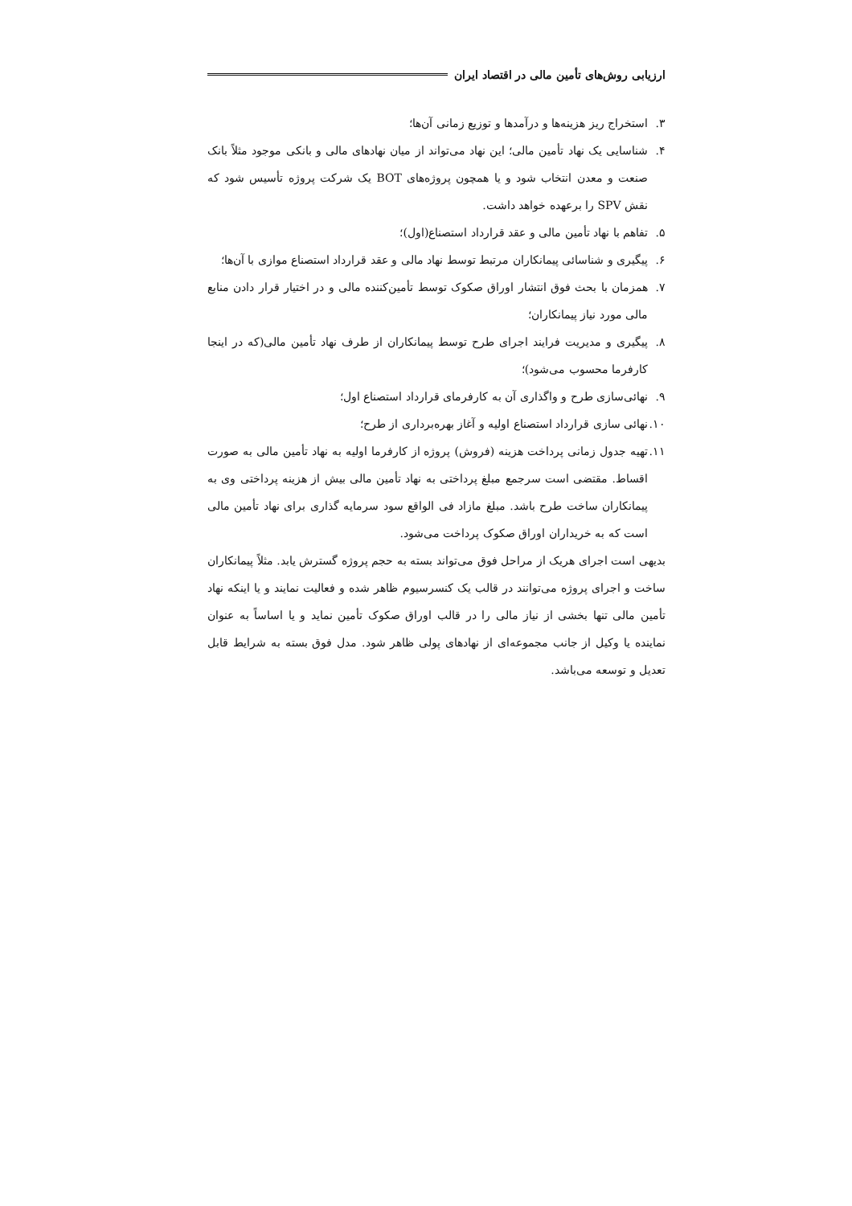ارزیابی روش‌های تأمین مالی در اقتصاد ایران
۳. استخراج ریز هزینه‌ها و درآمدها و توزیع زمانی آن‌ها؛
۴. شناسایی یک نهاد تأمین مالی؛ این نهاد می‌تواند از میان نهادهای مالی و بانکی موجود مثلاً بانک صنعت و معدن انتخاب شود و یا همچون پروژه‌های BOT یک شرکت پروژه تأسیس شود که نقش SPV را برعهده خواهد داشت.
۵. تفاهم با نهاد تأمین مالی و عقد قرارداد استصناع(اول)؛
۶. پیگیری و شناسائی پیمانکاران مرتبط توسط نهاد مالی و عقد قرارداد استصناع موازی با آن‌ها؛
۷. همزمان با بحث فوق انتشار اوراق صکوک توسط تأمین‌کننده مالی و در اختیار قرار دادن منابع مالی مورد نیاز پیمانکاران؛
۸. پیگیری و مدیریت فرایند اجرای طرح توسط پیمانکاران از طرف نهاد تأمین مالی(که در اینجا کارفرما محسوب می‌شود)؛
۹. نهائی‌سازی طرح و واگذاری آن به کارفرمای قرارداد استصناع اول؛
۱۰. نهائی سازی قرارداد استصناع اولیه و آغاز بهره‌برداری از طرح؛
۱۱. تهیه جدول زمانی پرداخت هزینه (فروش) پروژه از کارفرما اولیه به نهاد تأمین مالی به صورت اقساط. مقتضی است سرجمع مبلغ پرداختی به نهاد تأمین مالی بیش از هزینه پرداختی وی به پیمانکاران ساخت طرح باشد. مبلغ مازاد فی الواقع سود سرمایه گذاری برای نهاد تأمین مالی است که به خریداران اوراق صکوک پرداخت می‌شود.
بدیهی است اجرای هریک از مراحل فوق می‌تواند بسته به حجم پروژه گسترش یابد. مثلاً پیمانکاران ساخت و اجرای پروژه می‌توانند در قالب یک کنسرسیوم ظاهر شده و فعالیت نمایند و یا اینکه نهاد تأمین مالی تنها بخشی از نیاز مالی را در قالب اوراق صکوک تأمین نماید و یا اساساً به عنوان نماینده یا وکیل از جانب مجموعه‌ای از نهادهای پولی ظاهر شود. مدل فوق بسته به شرایط قابل تعدیل و توسعه می‌باشد.